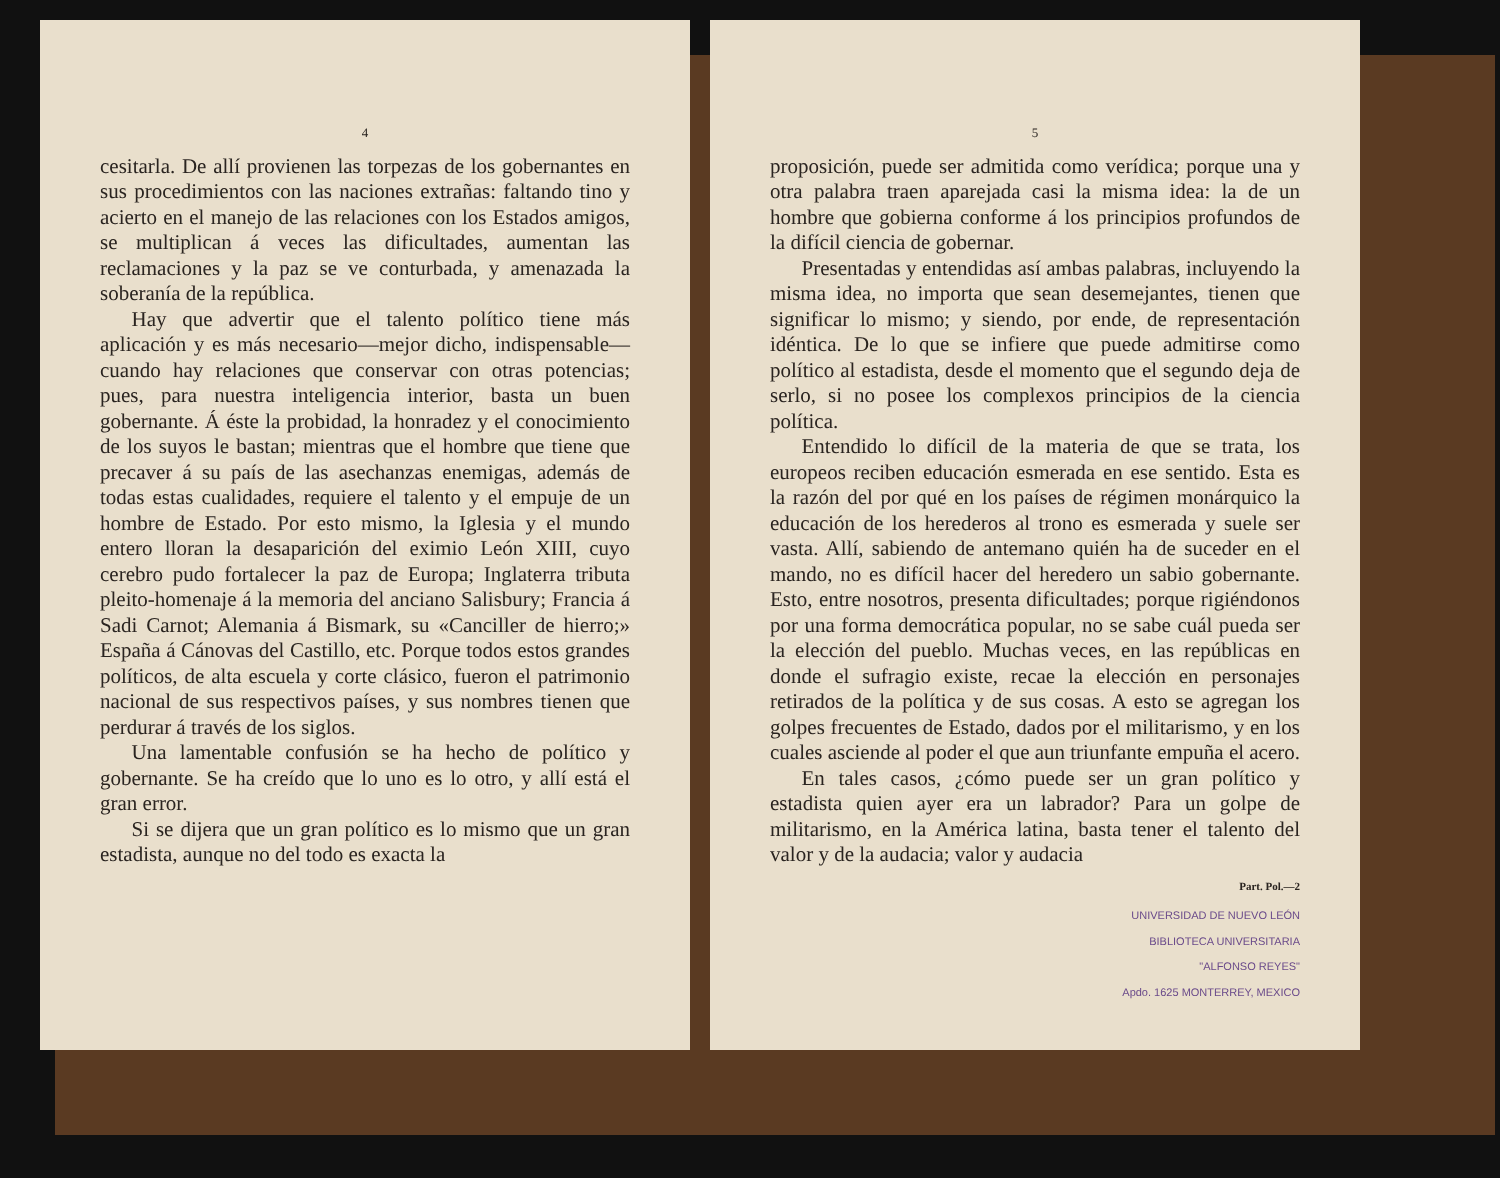4
cesitarla. De allí provienen las torpezas de los gobernantes en sus procedimientos con las naciones extrañas: faltando tino y acierto en el manejo de las relaciones con los Estados amigos, se multiplican á veces las dificultades, aumentan las reclamaciones y la paz se ve conturbada, y amenazada la soberanía de la república.
Hay que advertir que el talento político tiene más aplicación y es más necesario—mejor dicho, indispensable—cuando hay relaciones que conservar con otras potencias; pues, para nuestra inteligencia interior, basta un buen gobernante. Á éste la probidad, la honradez y el conocimiento de los suyos le bastan; mientras que el hombre que tiene que precaver á su país de las asechanzas enemigas, además de todas estas cualidades, requiere el talento y el empuje de un hombre de Estado. Por esto mismo, la Iglesia y el mundo entero lloran la desaparición del eximio León XIII, cuyo cerebro pudo fortalecer la paz de Europa; Inglaterra tributa pleito-homenaje á la memoria del anciano Salisbury; Francia á Sadi Carnot; Alemania á Bismark, su «Canciller de hierro;» España á Cánovas del Castillo, etc. Porque todos estos grandes políticos, de alta escuela y corte clásico, fueron el patrimonio nacional de sus respectivos países, y sus nombres tienen que perdurar á través de los siglos.
Una lamentable confusión se ha hecho de político y gobernante. Se ha creído que lo uno es lo otro, y allí está el gran error.
Si se dijera que un gran político es lo mismo que un gran estadista, aunque no del todo es exacta la
5
proposición, puede ser admitida como verídica; porque una y otra palabra traen aparejada casi la misma idea: la de un hombre que gobierna conforme á los principios profundos de la difícil ciencia de gobernar.
Presentadas y entendidas así ambas palabras, incluyendo la misma idea, no importa que sean desemejantes, tienen que significar lo mismo; y siendo, por ende, de representación idéntica. De lo que se infiere que puede admitirse como político al estadista, desde el momento que el segundo deja de serlo, si no posee los complexos principios de la ciencia política.
Entendido lo difícil de la materia de que se trata, los europeos reciben educación esmerada en ese sentido. Esta es la razón del por qué en los países de régimen monárquico la educación de los herederos al trono es esmerada y suele ser vasta. Allí, sabiendo de antemano quién ha de suceder en el mando, no es difícil hacer del heredero un sabio gobernante. Esto, entre nosotros, presenta dificultades; porque rigiéndonos por una forma democrática popular, no se sabe cuál pueda ser la elección del pueblo. Muchas veces, en las repúblicas en donde el sufragio existe, recae la elección en personajes retirados de la política y de sus cosas. A esto se agregan los golpes frecuentes de Estado, dados por el militarismo, y en los cuales asciende al poder el que aun triunfante empuña el acero.
En tales casos, ¿cómo puede ser un gran político y estadista quien ayer era un labrador? Para un golpe de militarismo, en la América latina, basta tener el talento del valor y de la audacia; valor y audacia
Part. Pol.—2
UNIVERSIDAD DE NUEVO LEÓN
BIBLIOTECA UNIVERSITARIA
"ALFONSO REYES"
Apdo. 1625 MONTERREY, MEXICO